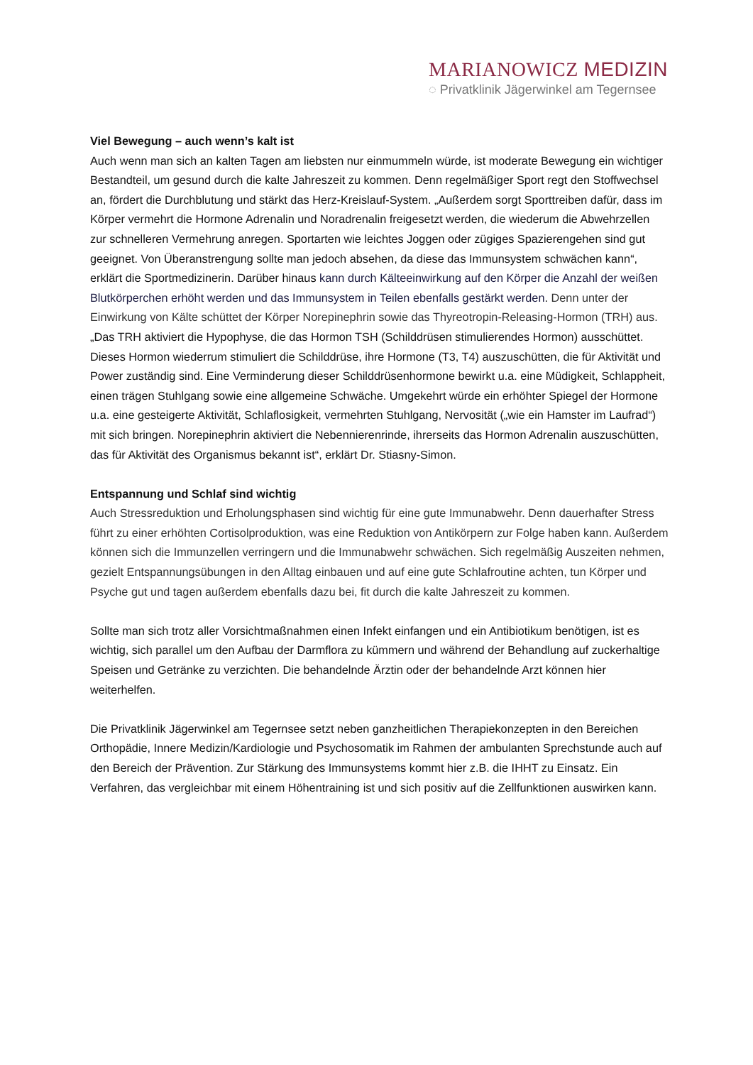MARIANOWICZ MEDIZIN
◌ Privatklinik Jägerwinkel am Tegernsee
Viel Bewegung – auch wenn’s kalt ist
Auch wenn man sich an kalten Tagen am liebsten nur einmummeln würde, ist moderate Bewegung ein wichtiger Bestandteil, um gesund durch die kalte Jahreszeit zu kommen. Denn regelmäßiger Sport regt den Stoffwechsel an, fördert die Durchblutung und stärkt das Herz-Kreislauf-System. „Außerdem sorgt Sporttreiben dafür, dass im Körper vermehrt die Hormone Adrenalin und Noradrenalin freigesetzt werden, die wiederum die Abwehrzellen zur schnelleren Vermehrung anregen. Sportarten wie leichtes Joggen oder zügiges Spazierengehen sind gut geeignet. Von Überanstrengung sollte man jedoch absehen, da diese das Immunsystem schwächen kann“, erklärt die Sportmedizinerin. Darüber hinaus kann durch Kälteeinwirkung auf den Körper die Anzahl der weißen Blutkörperchen erhöht werden und das Immunsystem in Teilen ebenfalls gestärkt werden. Denn unter der Einwirkung von Kälte schüttet der Körper Norepinephrin sowie das Thyreotropin-Releasing-Hormon (TRH) aus. „Das TRH aktiviert die Hypophyse, die das Hormon TSH (Schilddrüsen stimulierendes Hormon) ausschüttet. Dieses Hormon wiederrum stimuliert die Schilddrüse, ihre Hormone (T3, T4) auszuschütten, die für Aktivität und Power zuständig sind. Eine Verminderung dieser Schilddrüsenhormone bewirkt u.a. eine Müdigkeit, Schlappheit, einen trägen Stuhlgang sowie eine allgemeine Schwäche. Umgekehrt würde ein erhöhter Spiegel der Hormone u.a. eine gesteigerte Aktivität, Schlaflosigkeit, vermehrten Stuhlgang, Nervosität („wie ein Hamster im Laufrad“) mit sich bringen. Norepinephrin aktiviert die Nebennierenrinde, ihrerseits das Hormon Adrenalin auszuschütten, das für Aktivität des Organismus bekannt ist“, erklärt Dr. Stiasny-Simon.
Entspannung und Schlaf sind wichtig
Auch Stressreduktion und Erholungsphasen sind wichtig für eine gute Immunabwehr. Denn dauerhafter Stress führt zu einer erhöhten Cortisolproduktion, was eine Reduktion von Antikörpern zur Folge haben kann. Außerdem können sich die Immunzellen verringern und die Immunabwehr schwächen. Sich regelmäßig Auszeiten nehmen, gezielt Entspannungsübungen in den Alltag einbauen und auf eine gute Schlafroutine achten, tun Körper und Psyche gut und tagen außerdem ebenfalls dazu bei, fit durch die kalte Jahreszeit zu kommen.
Sollte man sich trotz aller Vorsichtmaßnahmen einen Infekt einfangen und ein Antibiotikum benötigen, ist es wichtig, sich parallel um den Aufbau der Darmflora zu kümmern und während der Behandlung auf zuckerhaltige Speisen und Getränke zu verzichten. Die behandelnde Ärztin oder der behandelnde Arzt können hier weiterhelfen.
Die Privatklinik Jägerwinkel am Tegernsee setzt neben ganzheitlichen Therapiekonzepten in den Bereichen Orthopädie, Innere Medizin/Kardiologie und Psychosomatik im Rahmen der ambulanten Sprechstunde auch auf den Bereich der Prävention. Zur Stärkung des Immunsystems kommt hier z.B. die IHHT zu Einsatz. Ein Verfahren, das vergleichbar mit einem Höhentraining ist und sich positiv auf die Zellfunktionen auswirken kann.